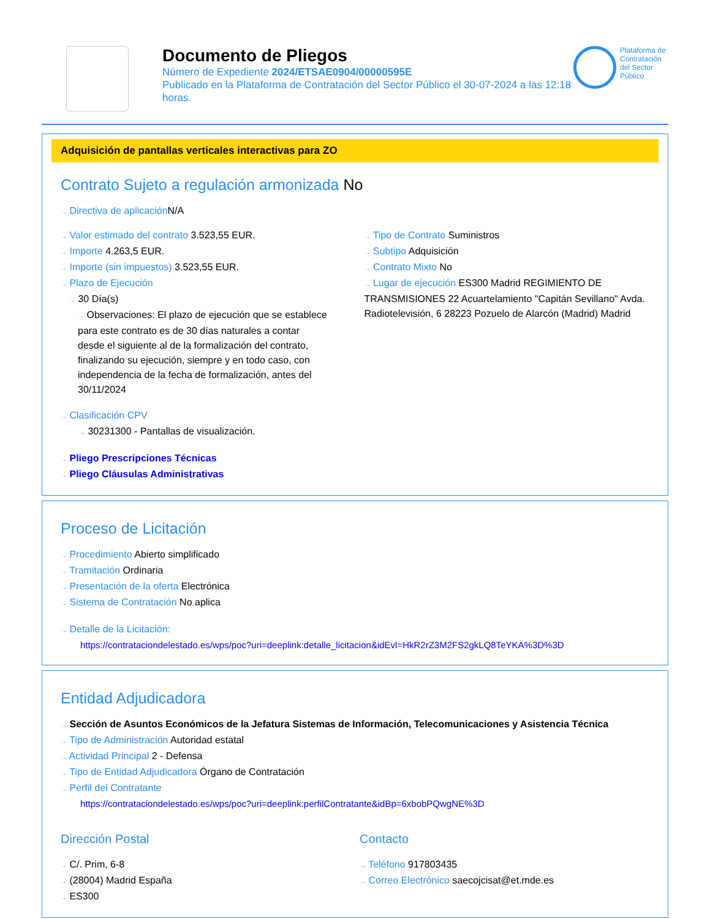Documento de Pliegos
Número de Expediente 2024/ETSAE0904/00000595E
Publicado en la Plataforma de Contratación del Sector Público el 30-07-2024 a las 12:18 horas.
Plataforma de Contratación del Sector Público
Adquisición de pantallas verticales interactivas para ZO
Contrato Sujeto a regulación armonizada No
→ Directiva de aplicación N/A
→ Valor estimado del contrato 3.523,55 EUR.
→ Importe 4.263,5 EUR.
→ Importe (sin impuestos) 3.523,55 EUR.
→ Plazo de Ejecución
→ 30 Día(s)
→ Observaciones: El plazo de ejecución que se establece para este contrato es de 30 días naturales a contar desde el siguiente al de la formalización del contrato, finalizando su ejecución, siempre y en todo caso, con independencia de la fecha de formalización, antes del 30/11/2024
→ Tipo de Contrato Suministros
→ Subtipo Adquisición
→ Contrato Mixto No
→ Lugar de ejecución ES300 Madrid REGIMIENTO DE TRANSMISIONES 22 Acuartelamiento "Capitán Sevillano" Avda. Radiotelevisión, 6 28223 Pozuelo de Alarcón (Madrid) Madrid
→ Clasificación CPV
→ 30231300 - Pantallas de visualización.
→ Pliego Prescripciones Técnicas
→ Pliego Cláusulas Administrativas
Proceso de Licitación
→ Procedimiento Abierto simplificado
→ Tramitación Ordinaria
→ Presentación de la oferta Electrónica
→ Sistema de Contratación No aplica
→ Detalle de la Licitación:
https://contrataciondelestado.es/wps/poc?uri=deeplink:detalle_licitacion&idEvl=HkR2rZ3M2FS2gkLQ8TeYKA%3D%3D
Entidad Adjudicadora
→ Sección de Asuntos Económicos de la Jefatura Sistemas de Información, Telecomunicaciones y Asistencia Técnica
→ Tipo de Administración Autoridad estatal
→ Actividad Principal 2 - Defensa
→ Tipo de Entidad Adjudicadora Órgano de Contratación
→ Perfil del Contratante
https://contrataciondelestado.es/wps/poc?uri=deeplink:perfilContratante&idBp=6xbobPQwgNE%3D
Dirección Postal
→ C/. Prim, 6-8
→ (28004) Madrid España
→ ES300
Contacto
→ Teléfono 917803435
→ Correo Electrónico saecojcisat@et.mde.es